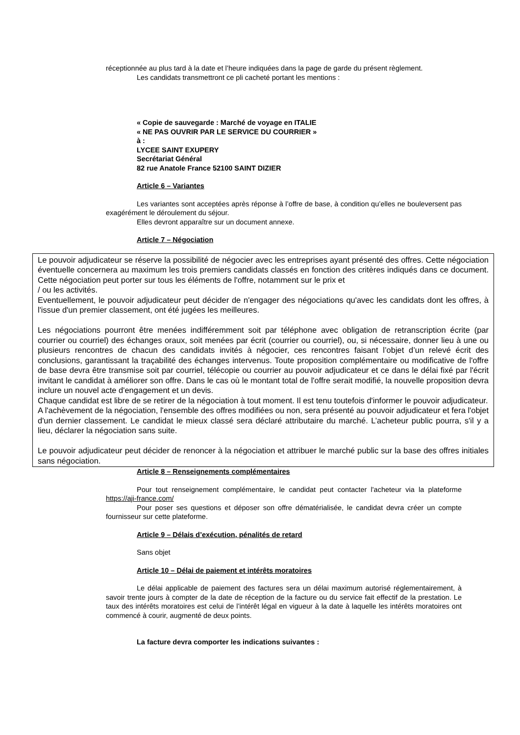réceptionnée au plus tard à la date et l’heure indiquées dans la page de garde du présent règlement.
Les candidats transmettront ce pli cacheté portant les mentions :
« Copie de sauvegarde : Marché de voyage en ITALIE
« NE PAS OUVRIR PAR LE SERVICE DU COURRIER »
à :
LYCEE SAINT EXUPERY
Secrétariat Général
82 rue Anatole France 52100 SAINT DIZIER
Article 6 – Variantes
Les variantes sont acceptées après réponse à l’offre de base, à condition qu’elles ne bouleversent pas exagérément le déroulement du séjour.
Elles devront apparaître sur un document annexe.
Article 7 – Négociation
Le pouvoir adjudicateur se réserve la possibilité de négocier avec les entreprises ayant présenté des offres. Cette négociation éventuelle concernera au maximum les trois premiers candidats classés en fonction des critères indiqués dans ce document. Cette négociation peut porter sur tous les éléments de l'offre, notamment sur le prix et
/ ou les activités.
Eventuellement, le pouvoir adjudicateur peut décider de n'engager des négociations qu'avec les candidats dont les offres, à l'issue d'un premier classement, ont été jugées les meilleures.
Les négociations pourront être menées indifféremment soit par téléphone avec obligation de retranscription écrite (par courrier ou courriel) des échanges oraux, soit menées par écrit (courrier ou courriel), ou, si nécessaire, donner lieu à une ou plusieurs rencontres de chacun des candidats invités à négocier, ces rencontres faisant l’objet d’un relevé écrit des conclusions, garantissant la traçabilité des échanges intervenus. Toute proposition complémentaire ou modificative de l'offre de base devra être transmise soit par courriel, télécopie ou courrier au pouvoir adjudicateur et ce dans le délai fixé par l'écrit invitant le candidat à améliorer son offre. Dans le cas où le montant total de l'offre serait modifié, la nouvelle proposition devra inclure un nouvel acte d'engagement et un devis.
Chaque candidat est libre de se retirer de la négociation à tout moment. Il est tenu toutefois d'informer le pouvoir adjudicateur.
A l'achèvement de la négociation, l'ensemble des offres modifiées ou non, sera présenté au pouvoir adjudicateur et fera l'objet d'un dernier classement. Le candidat le mieux classé sera déclaré attributaire du marché. L’acheteur public pourra, s'il y a lieu, déclarer la négociation sans suite.
Le pouvoir adjudicateur peut décider de renoncer à la négociation et attribuer le marché public sur la base des offres initiales sans négociation.
Article 8 – Renseignements complémentaires
Pour tout renseignement complémentaire, le candidat peut contacter l'acheteur via la plateforme https://aji-france.com/
Pour poser ses questions et déposer son offre dématérialisée, le candidat devra créer un compte fournisseur sur cette plateforme.
Article 9 – Délais d’exécution, pénalités de retard
Sans objet
Article 10 – Délai de paiement et intérêts moratoires
Le délai applicable de paiement des factures sera un délai maximum autorisé réglementairement, à savoir trente jours à compter de la date de réception de la facture ou du service fait effectif de la prestation. Le taux des intérêts moratoires est celui de l’intérêt légal en vigueur à la date à laquelle les intérêts moratoires ont commencé à courir, augmenté de deux points.
La facture devra comporter les indications suivantes :